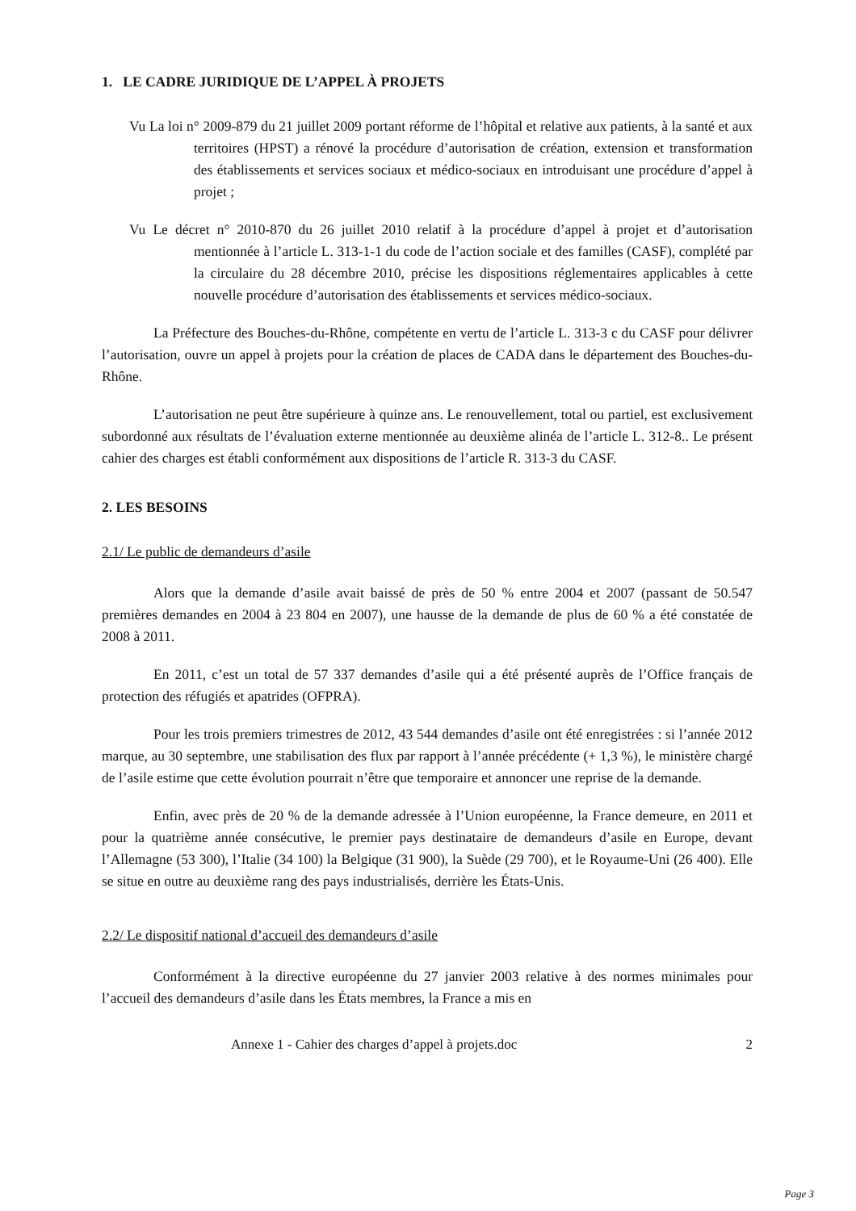1. LE CADRE JURIDIQUE DE L’APPEL À PROJETS
Vu La loi n° 2009-879 du 21 juillet 2009 portant réforme de l’hôpital et relative aux patients, à la santé et aux territoires (HPST) a rénové la procédure d’autorisation de création, extension et transformation des établissements et services sociaux et médico-sociaux en introduisant une procédure d’appel à projet ;
Vu Le décret n° 2010-870 du 26 juillet 2010 relatif à la procédure d’appel à projet et d’autorisation mentionnée à l’article L. 313-1-1 du code de l’action sociale et des familles (CASF), complété par la circulaire du 28 décembre 2010, précise les dispositions réglementaires applicables à cette nouvelle procédure d’autorisation des établissements et services médico-sociaux.
La Préfecture des Bouches-du-Rhône, compétente en vertu de l’article L. 313-3 c du CASF pour délivrer l’autorisation, ouvre un appel à projets pour la création de places de CADA dans le département des Bouches-du-Rhône.
L’autorisation ne peut être supérieure à quinze ans. Le renouvellement, total ou partiel, est exclusivement subordonné aux résultats de l’évaluation externe mentionnée au deuxième alinéa de l’article L. 312-8.. Le présent cahier des charges est établi conformément aux dispositions de l’article R. 313-3 du CASF.
2. LES BESOINS
2.1/ Le public de demandeurs d’asile
Alors que la demande d’asile avait baissé de près de 50 % entre 2004 et 2007 (passant de 50.547 premières demandes en 2004 à 23 804 en 2007), une hausse de la demande de plus de 60 % a été constatée de 2008 à 2011.
En 2011, c’est un total de 57 337 demandes d’asile qui a été présenté auprès de l’Office français de protection des réfugiés et apatrides (OFPRA).
Pour les trois premiers trimestres de 2012, 43 544 demandes d’asile ont été enregistrées : si l’année 2012 marque, au 30 septembre, une stabilisation des flux par rapport à l’année précédente (+ 1,3 %), le ministère chargé de l’asile estime que cette évolution pourrait n’être que temporaire et annoncer une reprise de la demande.
Enfin, avec près de 20 % de la demande adressée à l’Union européenne, la France demeure, en 2011 et pour la quatrième année consécutive, le premier pays destinataire de demandeurs d’asile en Europe, devant l’Allemagne (53 300), l’Italie (34 100) la Belgique (31 900), la Suède (29 700), et le Royaume-Uni (26 400). Elle se situe en outre au deuxième rang des pays industrialisés, derrière les États-Unis.
2.2/ Le dispositif national d’accueil des demandeurs d’asile
Conformément à la directive européenne du 27 janvier 2003 relative à des normes minimales pour l’accueil des demandeurs d’asile dans les États membres, la France a mis en
Annexe 1 - Cahier des charges d’appel à projets.doc 2
Page 3